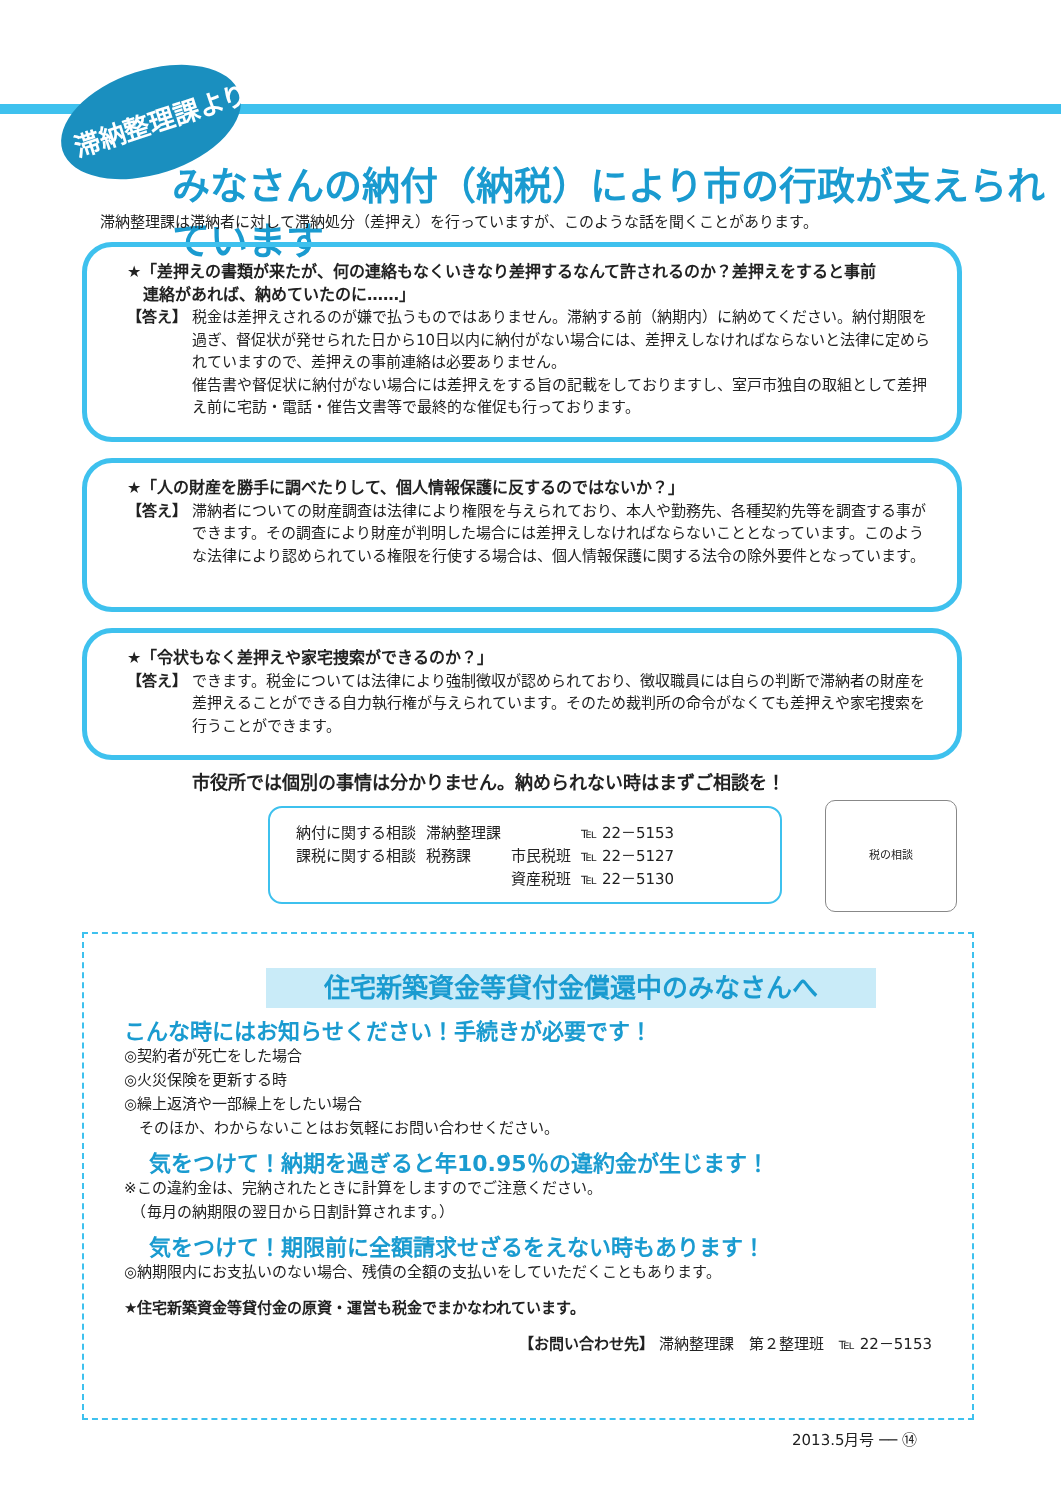滞納整理課より
みなさんの納付（納税）により市の行政が支えられています
滞納整理課は滞納者に対して滞納処分（差押え）を行っていますが、このような話を聞くことがあります。
★「差押えの書類が来たが、何の連絡もなくいきなり差押するなんて許されるのか？差押えをすると事前
　連絡があれば、納めていたのに……」
【答え】 税金は差押えされるのが嫌で払うものではありません。滞納する前（納期内）に納めてください。納付期限を過ぎ、督促状が発せられた日から10日以内に納付がない場合には、差押えしなければならないと法律に定められていますので、差押えの事前連絡は必要ありません。
催告書や督促状に納付がない場合には差押えをする旨の記載をしておりますし、室戸市独自の取組として差押え前に宅訪・電話・催告文書等で最終的な催促も行っております。
★「人の財産を勝手に調べたりして、個人情報保護に反するのではないか？」
【答え】 滞納者についての財産調査は法律により権限を与えられており、本人や勤務先、各種契約先等を調査する事ができます。その調査により財産が判明した場合には差押えしなければならないこととなっています。このような法律により認められている権限を行使する場合は、個人情報保護に関する法令の除外要件となっています。
★「令状もなく差押えや家宅捜索ができるのか？」
【答え】 できます。税金については法律により強制徴収が認められており、徴収職員には自らの判断で滞納者の財産を差押えることができる自力執行権が与えられています。そのため裁判所の命令がなくても差押えや家宅捜索を行うことができます。
市役所では個別の事情は分かりません。納められない時はまずご相談を！
| 納付に関する相談 | 滞納整理課 | | ℡ 22－5153 |
| 課税に関する相談 | 税務課 | 市民税班 | ℡ 22－5127 |
| | | 資産税班 | ℡ 22－5130 |
税の相談
住宅新築資金等貸付金償還中のみなさんへ
こんな時にはお知らせください！手続きが必要です！
◎契約者が死亡をした場合
◎火災保険を更新する時
◎繰上返済や一部繰上をしたい場合
　そのほか、わからないことはお気軽にお問い合わせください。
気をつけて！納期を過ぎると年10.95％の違約金が生じます！
※この違約金は、完納されたときに計算をしますのでご注意ください。
　（毎月の納期限の翌日から日割計算されます。）
気をつけて！期限前に全額請求せざるをえない時もあります！
◎納期限内にお支払いのない場合、残債の全額の支払いをしていただくこともあります。
★住宅新築資金等貸付金の原資・運営も税金でまかなわれています。
【お問い合わせ先】 滞納整理課　第２整理班　℡ 22－5153
2013.5月号 ── ⑭